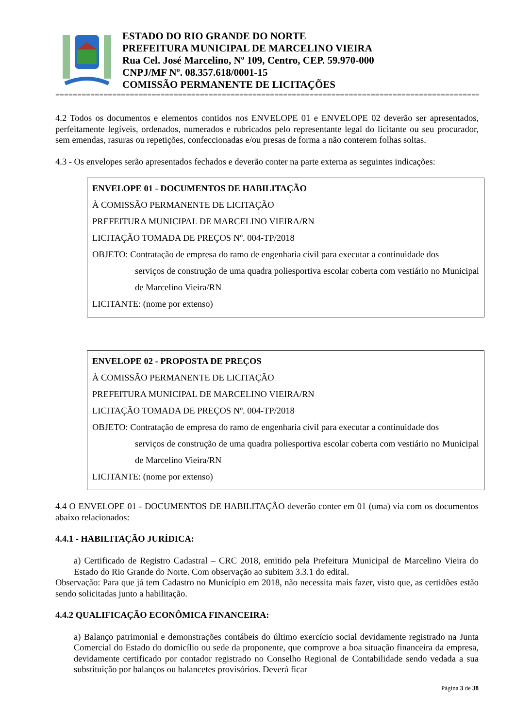ESTADO DO RIO GRANDE DO NORTE
PREFEITURA MUNICIPAL DE MARCELINO VIEIRA
Rua Cel. José Marcelino, Nº 109, Centro, CEP. 59.970-000
CNPJ/MF Nº. 08.357.618/0001-15
COMISSÃO PERMANENTE DE LICITAÇÕES
=======================================================================================================
4.2 Todos os documentos e elementos contidos nos ENVELOPE 01 e ENVELOPE 02 deverão ser apresentados, perfeitamente legíveis, ordenados, numerados e rubricados pelo representante legal do licitante ou seu procurador, sem emendas, rasuras ou repetições, confeccionadas e/ou presas de forma a não conterem folhas soltas.
4.3 - Os envelopes serão apresentados fechados e deverão conter na parte externa as seguintes indicações:
ENVELOPE 01 - DOCUMENTOS DE HABILITAÇÃO
À COMISSÃO PERMANENTE DE LICITAÇÃO
PREFEITURA MUNICIPAL DE MARCELINO VIEIRA/RN
LICITAÇÃO TOMADA DE PREÇOS Nº. 004-TP/2018
OBJETO: Contratação de empresa do ramo de engenharia civil para executar a continuidade dos
serviços de construção de uma quadra poliesportiva escolar coberta com vestiário no Municipal de Marcelino Vieira/RN
LICITANTE: (nome por extenso)
ENVELOPE 02 - PROPOSTA DE PREÇOS
À COMISSÃO PERMANENTE DE LICITAÇÃO
PREFEITURA MUNICIPAL DE MARCELINO VIEIRA/RN
LICITAÇÃO TOMADA DE PREÇOS Nº. 004-TP/2018
OBJETO: Contratação de empresa do ramo de engenharia civil para executar a continuidade dos
serviços de construção de uma quadra poliesportiva escolar coberta com vestiário no Municipal de Marcelino Vieira/RN
LICITANTE: (nome por extenso)
4.4 O ENVELOPE 01 - DOCUMENTOS DE HABILITAÇÃO deverão conter em 01 (uma) via com os documentos abaixo relacionados:
4.4.1 - HABILITAÇÃO JURÍDICA:
a) Certificado de Registro Cadastral – CRC 2018, emitido pela Prefeitura Municipal de Marcelino Vieira do Estado do Rio Grande do Norte. Com observação ao subitem 3.3.1 do edital.
Observação: Para que já tem Cadastro no Município em 2018, não necessita mais fazer, visto que, as certidões estão sendo solicitadas junto a habilitação.
4.4.2 QUALIFICAÇÃO ECONÔMICA FINANCEIRA:
a) Balanço patrimonial e demonstrações contábeis do último exercício social devidamente registrado na Junta Comercial do Estado do domicílio ou sede da proponente, que comprove a boa situação financeira da empresa, devidamente certificado por contador registrado no Conselho Regional de Contabilidade sendo vedada a sua substituição por balanços ou balancetes provisórios. Deverá ficar
Página 3 de 38